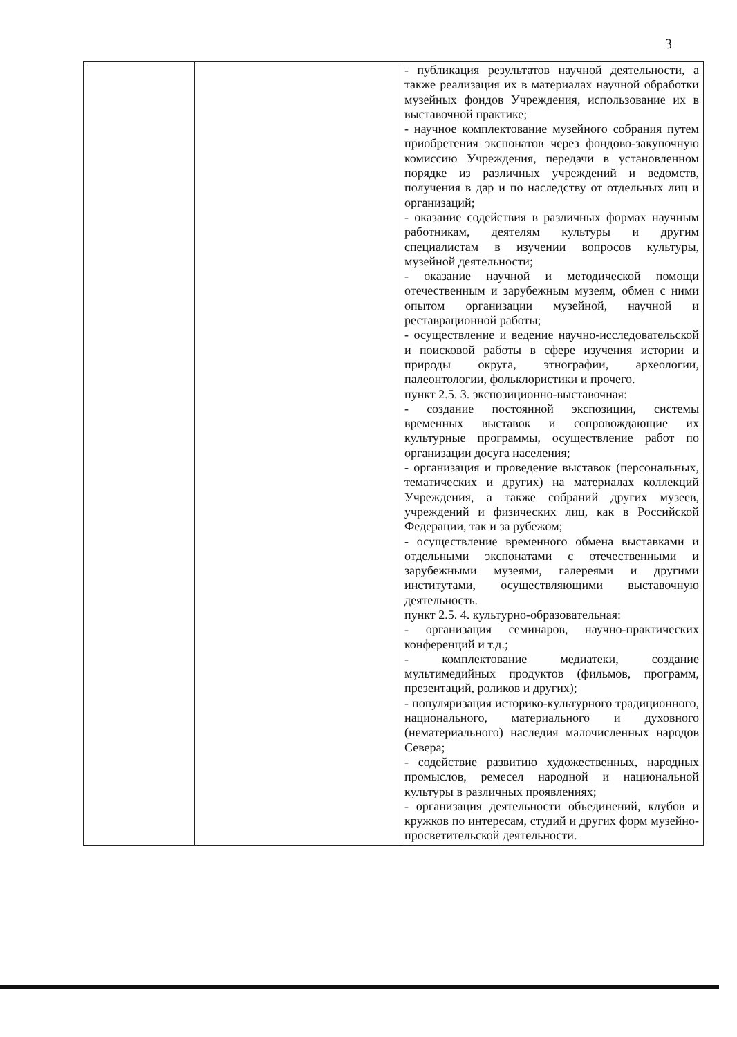3
| | | - публикация результатов научной деятельности, а также реализация их в материалах научной обработки музейных фондов Учреждения, использование их в выставочной практике; - научное комплектование музейного собрания путем приобретения экспонатов через фондово-закупочную комиссию Учреждения, передачи в установленном порядке из различных учреждений и ведомств, получения в дар и по наследству от отдельных лиц и организаций; - оказание содействия в различных формах научным работникам, деятелям культуры и другим специалистам в изучении вопросов культуры, музейной деятельности; - оказание научной и методической помощи отечественным и зарубежным музеям, обмен с ними опытом организации музейной, научной и реставрационной работы; - осуществление и ведение научно-исследовательской и поисковой работы в сфере изучения истории и природы округа, этнографии, археологии, палеонтологии, фольклористики и прочего. пункт 2.5. 3. экспозиционно-выставочная: - создание постоянной экспозиции, системы временных выставок и сопровождающие их культурные программы, осуществление работ по организации досуга населения; - организация и проведение выставок (персональных, тематических и других) на материалах коллекций Учреждения, а также собраний других музеев, учреждений и физических лиц, как в Российской Федерации, так и за рубежом; - осуществление временного обмена выставками и отдельными экспонатами с отечественными и зарубежными музеями, галереями и другими институтами, осуществляющими выставочную деятельность. пункт 2.5. 4. культурно-образовательная: - организация семинаров, научно-практических конференций и т.д.; - комплектование медиатеки, создание мультимедийных продуктов (фильмов, программ, презентаций, роликов и других); - популяризация историко-культурного традиционного, национального, материального и духовного (нематериального) наследия малочисленных народов Севера; - содействие развитию художественных, народных промыслов, ремесел народной и национальной культуры в различных проявлениях; - организация деятельности объединений, клубов и кружков по интересам, студий и других форм музейно-просветительской деятельности. |